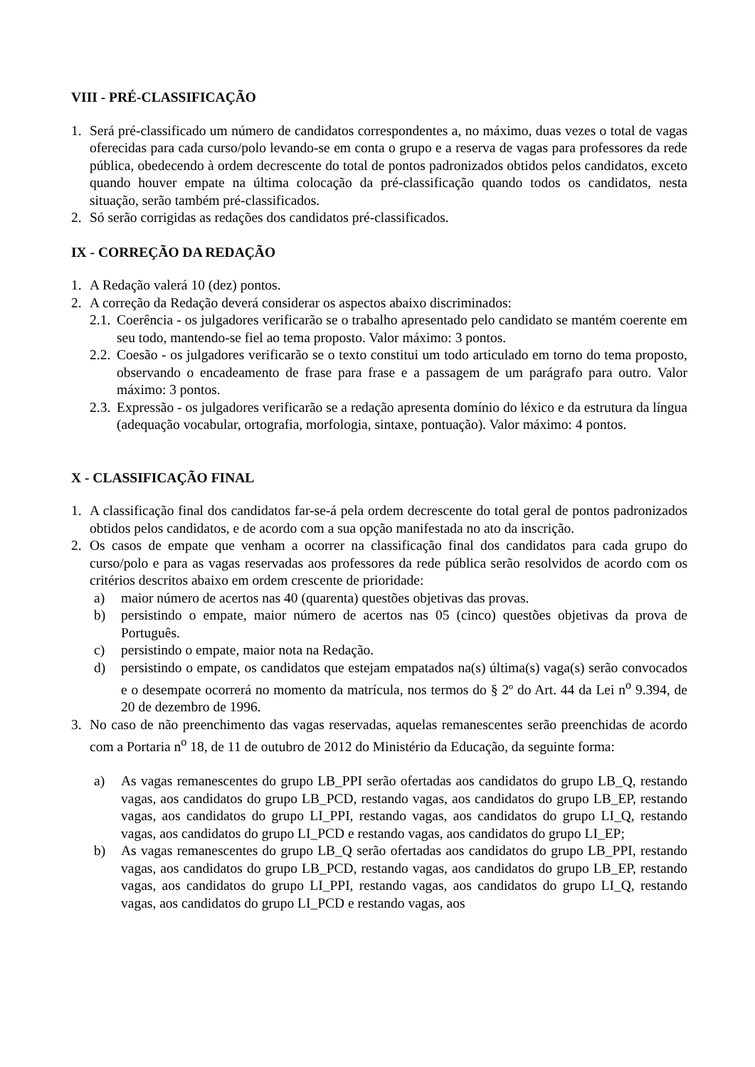VIII - PRÉ-CLASSIFICAÇÃO
1. Será pré-classificado um número de candidatos correspondentes a, no máximo, duas vezes o total de vagas oferecidas para cada curso/polo levando-se em conta o grupo e a reserva de vagas para professores da rede pública, obedecendo à ordem decrescente do total de pontos padronizados obtidos pelos candidatos, exceto quando houver empate na última colocação da pré-classificação quando todos os candidatos, nesta situação, serão também pré-classificados.
2. Só serão corrigidas as redações dos candidatos pré-classificados.
IX - CORREÇÃO DA REDAÇÃO
1. A Redação valerá 10 (dez) pontos.
2. A correção da Redação deverá considerar os aspectos abaixo discriminados:
2.1. Coerência - os julgadores verificarão se o trabalho apresentado pelo candidato se mantém coerente em seu todo, mantendo-se fiel ao tema proposto. Valor máximo: 3 pontos.
2.2. Coesão - os julgadores verificarão se o texto constitui um todo articulado em torno do tema proposto, observando o encadeamento de frase para frase e a passagem de um parágrafo para outro. Valor máximo: 3 pontos.
2.3. Expressão - os julgadores verificarão se a redação apresenta domínio do léxico e da estrutura da língua (adequação vocabular, ortografia, morfologia, sintaxe, pontuação). Valor máximo: 4 pontos.
X - CLASSIFICAÇÃO FINAL
1. A classificação final dos candidatos far-se-á pela ordem decrescente do total geral de pontos padronizados obtidos pelos candidatos, e de acordo com a sua opção manifestada no ato da inscrição.
2. Os casos de empate que venham a ocorrer na classificação final dos candidatos para cada grupo do curso/polo e para as vagas reservadas aos professores da rede pública serão resolvidos de acordo com os critérios descritos abaixo em ordem crescente de prioridade:
a) maior número de acertos nas 40 (quarenta) questões objetivas das provas.
b) persistindo o empate, maior número de acertos nas 05 (cinco) questões objetivas da prova de Português.
c) persistindo o empate, maior nota na Redação.
d) persistindo o empate, os candidatos que estejam empatados na(s) última(s) vaga(s) serão convocados e o desempate ocorrerá no momento da matrícula, nos termos do § 2º do Art. 44 da Lei n<sup>o</sup> 9.394, de 20 de dezembro de 1996.
3. No caso de não preenchimento das vagas reservadas, aquelas remanescentes serão preenchidas de acordo com a Portaria n<sup>o</sup> 18, de 11 de outubro de 2012 do Ministério da Educação, da seguinte forma:
a) As vagas remanescentes do grupo LB_PPI serão ofertadas aos candidatos do grupo LB_Q, restando vagas, aos candidatos do grupo LB_PCD, restando vagas, aos candidatos do grupo LB_EP, restando vagas, aos candidatos do grupo LI_PPI, restando vagas, aos candidatos do grupo LI_Q, restando vagas, aos candidatos do grupo LI_PCD e restando vagas, aos candidatos do grupo LI_EP;
b) As vagas remanescentes do grupo LB_Q serão ofertadas aos candidatos do grupo LB_PPI, restando vagas, aos candidatos do grupo LB_PCD, restando vagas, aos candidatos do grupo LB_EP, restando vagas, aos candidatos do grupo LI_PPI, restando vagas, aos candidatos do grupo LI_Q, restando vagas, aos candidatos do grupo LI_PCD e restando vagas, aos